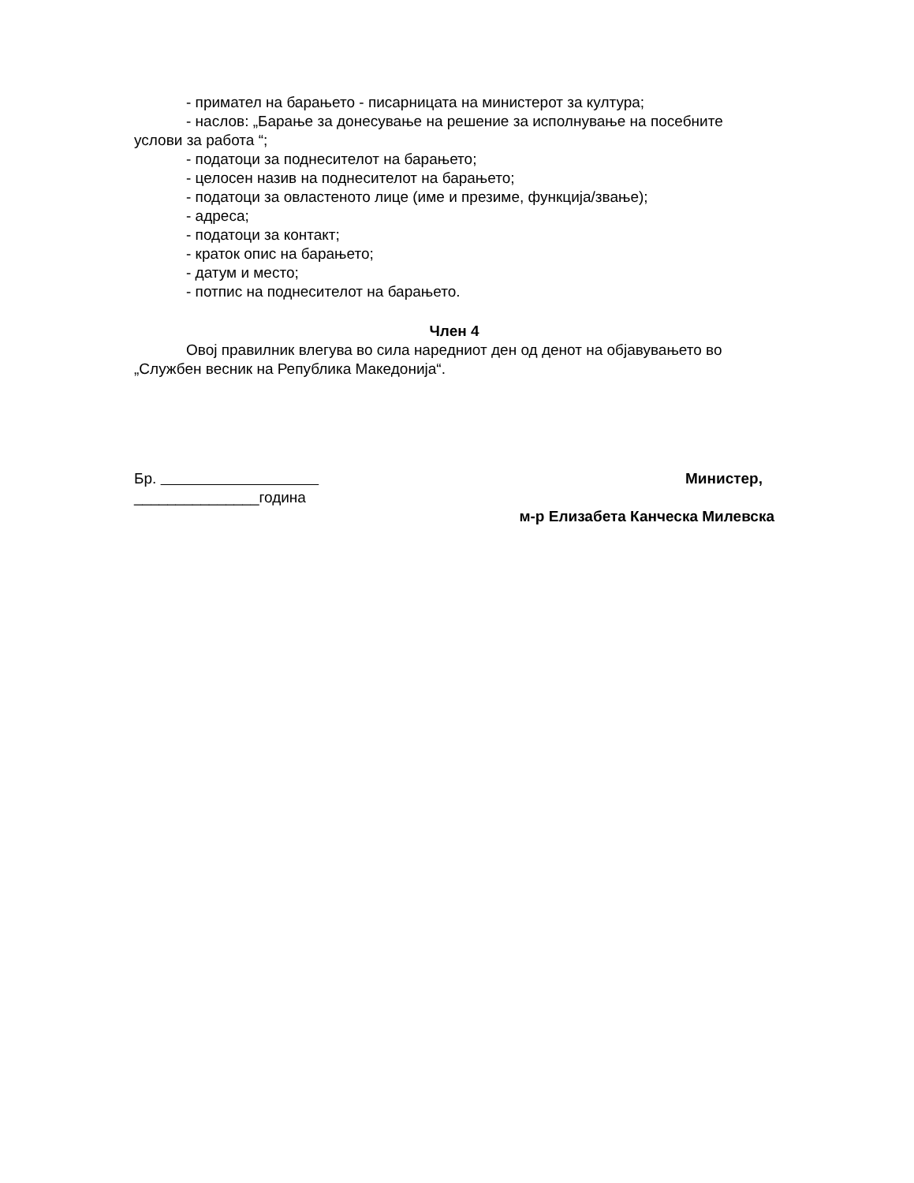- примател на барањето - писарницата на министерот за култура;
- наслов: „Барање за донесување на решение за исполнување на посебните услови за работа “;
- податоци за поднесителот на барањето;
- целосен назив на поднесителот на барањето;
- податоци за овластеното лице (име и презиме, функција/звање);
- адреса;
- податоци за контакт;
- краток опис на барањето;
- датум и место;
- потпис на поднесителот на барањето.
Член 4
Овој правилник влегува во сила наредниот ден од денот на објавувањето во „Службен весник на Република Македонија“.
Бр.
_______________година
Министер,
м-р Елизабета Канческа Милевска